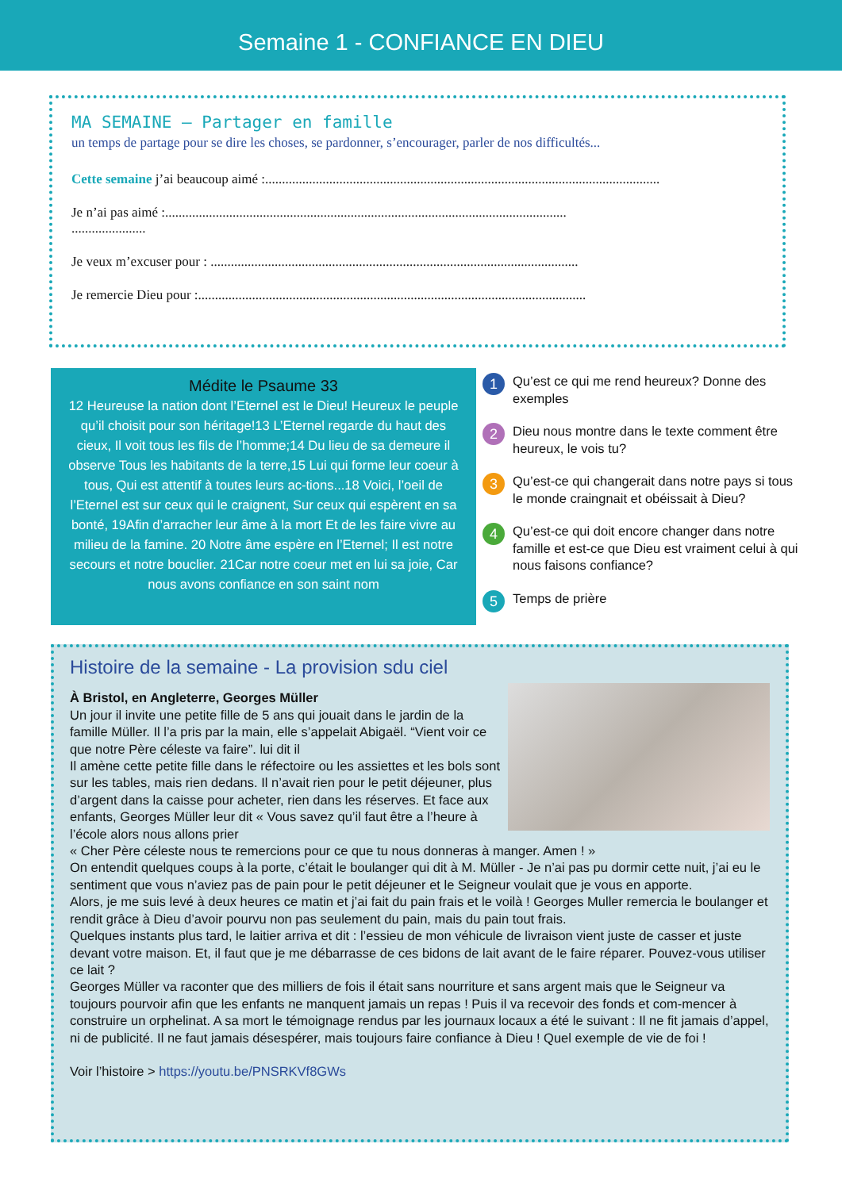Semaine 1 - CONFIANCE EN DIEU
MA SEMAINE – Partager en famille
un temps de partage pour se dire les choses, se pardonner, s’encourager, parler de nos difficultés...
Cette semaine j’ai beaucoup aimé :.....................................................................................................................
Je n’ai pas aimé :.......................................................................................................................
......................
Je veux m’excuser pour : .............................................................................................................
Je remercie Dieu pour :...................................................................................................................
Médite le Psaume 33
12 Heureuse la nation dont l’Eternel est le Dieu! Heureux le peuple qu’il choisit pour son héritage!13 L’Eternel regarde du haut des cieux, Il voit tous les fils de l’homme;14 Du lieu de sa demeure il observe Tous les habitants de la terre,15 Lui qui forme leur coeur à tous, Qui est attentif à toutes leurs ac-tions...18 Voici, l’oeil de l’Eternel est sur ceux qui le craignent, Sur ceux qui espèrent en sa bonté, 19Afin d’arracher leur âme à la mort Et de les faire vivre au milieu de la famine. 20 Notre âme espère en l’Eternel; Il est notre secours et notre bouclier. 21Car notre coeur met en lui sa joie, Car nous avons confiance en son saint nom
1 Qu’est ce qui me rend heureux? Donne des exemples
2 Dieu nous montre dans le texte comment être heureux, le vois tu?
3 Qu’est-ce qui changerait dans notre pays si tous le monde craingnait et obéissait à Dieu?
4 Qu’est-ce qui doit encore changer dans notre famille et est-ce que Dieu est vraiment celui à qui nous faisons confiance?
5 Temps de prière
Histoire de la semaine - La provision sdu ciel
À Bristol, en Angleterre, Georges Müller
Un jour il invite une petite fille de 5 ans qui jouait dans le jardin de la famille Müller. Il l’a pris par la main, elle s’appelait Abigaël. “Vient voir ce que notre Père céleste va faire”. lui dit il
Il amène cette petite fille dans le réfectoire ou les assiettes et les bols sont sur les tables, mais rien dedans. Il n’avait rien pour le petit déjeuner, plus d’argent dans la caisse pour acheter, rien dans les réserves. Et face aux enfants, Georges Müller leur dit « Vous savez qu’il faut être a l’heure à l’école alors nous allons prier
« Cher Père céleste nous te remercions pour ce que tu nous donneras à manger. Amen ! »
On entendit quelques coups à la porte, c’était le boulanger qui dit à M. Müller - Je n’ai pas pu dormir cette nuit, j’ai eu le sentiment que vous n’aviez pas de pain pour le petit déjeuner et le Seigneur voulait que je vous en apporte.
Alors, je me suis levé à deux heures ce matin et j’ai fait du pain frais et le voilà ! Georges Muller remercia le boulanger et rendit grâce à Dieu d’avoir pourvu non pas seulement du pain, mais du pain tout frais.
Quelques instants plus tard, le laitier arriva et dit : l’essieu de mon véhicule de livraison vient juste de casser et juste devant votre maison. Et, il faut que je me débarrasse de ces bidons de lait avant de le faire réparer. Pouvez-vous utiliser ce lait ?
Georges Müller va raconter que des milliers de fois il était sans nourriture et sans argent mais que le Seigneur va toujours pourvoir afin que les enfants ne manquent jamais un repas ! Puis il va recevoir des fonds et com-mencer à construire un orphelinat. A sa mort le témoignage rendus par les journaux locaux a été le suivant : Il ne fit jamais d’appel, ni de publicité. Il ne faut jamais désespérer, mais toujours faire confiance à Dieu ! Quel exemple de vie de foi !
Voir l’histoire > https://youtu.be/PNSRKVf8GWs